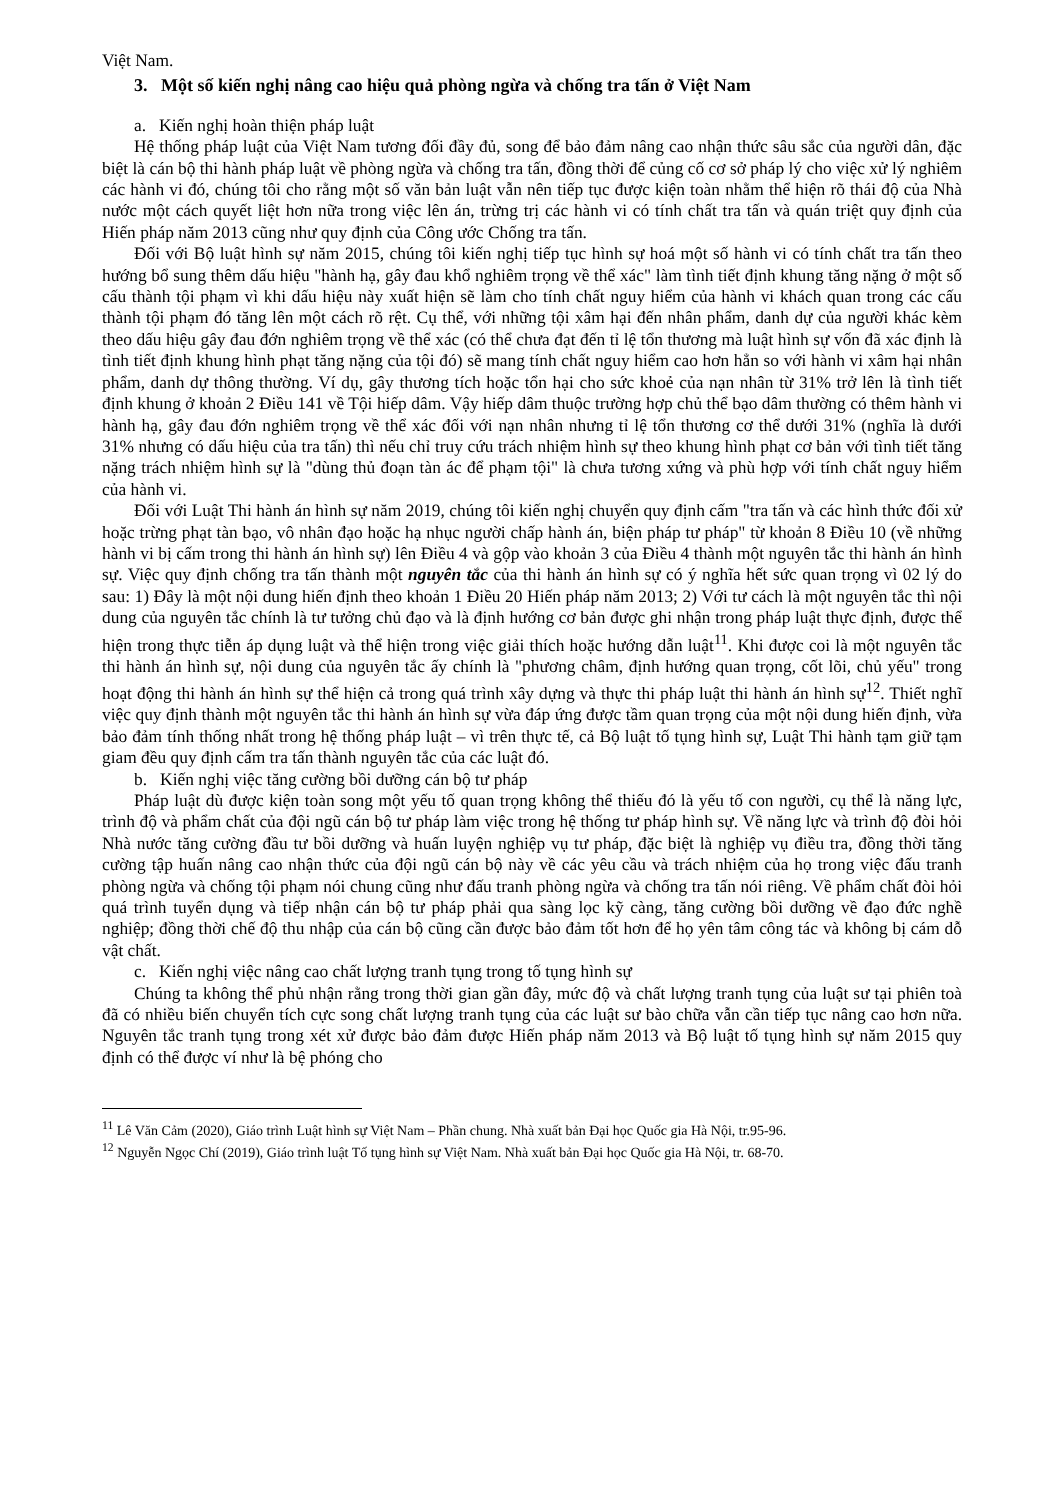Việt Nam.
3. Một số kiến nghị nâng cao hiệu quả phòng ngừa và chống tra tấn ở Việt Nam
a. Kiến nghị hoàn thiện pháp luật
Hệ thống pháp luật của Việt Nam tương đối đầy đủ, song để bảo đảm nâng cao nhận thức sâu sắc của người dân, đặc biệt là cán bộ thi hành pháp luật về phòng ngừa và chống tra tấn, đồng thời để củng cố cơ sở pháp lý cho việc xử lý nghiêm các hành vi đó, chúng tôi cho rằng một số văn bản luật vẫn nên tiếp tục được kiện toàn nhằm thể hiện rõ thái độ của Nhà nước một cách quyết liệt hơn nữa trong việc lên án, trừng trị các hành vi có tính chất tra tấn và quán triệt quy định của Hiến pháp năm 2013 cũng như quy định của Công ước Chống tra tấn.
Đối với Bộ luật hình sự năm 2015, chúng tôi kiến nghị tiếp tục hình sự hoá một số hành vi có tính chất tra tấn theo hướng bổ sung thêm dấu hiệu "hành hạ, gây đau khổ nghiêm trọng về thể xác" làm tình tiết định khung tăng nặng ở một số cấu thành tội phạm vì khi dấu hiệu này xuất hiện sẽ làm cho tính chất nguy hiểm của hành vi khách quan trong các cấu thành tội phạm đó tăng lên một cách rõ rệt. Cụ thể, với những tội xâm hại đến nhân phẩm, danh dự của người khác kèm theo dấu hiệu gây đau đớn nghiêm trọng về thể xác (có thể chưa đạt đến tỉ lệ tổn thương mà luật hình sự vốn đã xác định là tình tiết định khung hình phạt tăng nặng của tội đó) sẽ mang tính chất nguy hiểm cao hơn hẳn so với hành vi xâm hại nhân phẩm, danh dự thông thường. Ví dụ, gây thương tích hoặc tổn hại cho sức khoẻ của nạn nhân từ 31% trở lên là tình tiết định khung ở khoản 2 Điều 141 về Tội hiếp dâm. Vậy hiếp dâm thuộc trường hợp chủ thể bạo dâm thường có thêm hành vi hành hạ, gây đau đớn nghiêm trọng về thể xác đối với nạn nhân nhưng tỉ lệ tổn thương cơ thể dưới 31% (nghĩa là dưới 31% nhưng có dấu hiệu của tra tấn) thì nếu chỉ truy cứu trách nhiệm hình sự theo khung hình phạt cơ bản với tình tiết tăng nặng trách nhiệm hình sự là "dùng thủ đoạn tàn ác để phạm tội" là chưa tương xứng và phù hợp với tính chất nguy hiểm của hành vi.
Đối với Luật Thi hành án hình sự năm 2019, chúng tôi kiến nghị chuyển quy định cấm "tra tấn và các hình thức đối xử hoặc trừng phạt tàn bạo, vô nhân đạo hoặc hạ nhục người chấp hành án, biện pháp tư pháp" từ khoản 8 Điều 10 (về những hành vi bị cấm trong thi hành án hình sự) lên Điều 4 và gộp vào khoản 3 của Điều 4 thành một nguyên tắc thi hành án hình sự. Việc quy định chống tra tấn thành một nguyên tắc của thi hành án hình sự có ý nghĩa hết sức quan trọng vì 02 lý do sau: 1) Đây là một nội dung hiến định theo khoản 1 Điều 20 Hiến pháp năm 2013; 2) Với tư cách là một nguyên tắc thì nội dung của nguyên tắc chính là tư tưởng chủ đạo và là định hướng cơ bản được ghi nhận trong pháp luật thực định, được thể hiện trong thực tiễn áp dụng luật và thể hiện trong việc giải thích hoặc hướng dẫn luật<sup>11</sup>. Khi được coi là một nguyên tắc thi hành án hình sự, nội dung của nguyên tắc ấy chính là "phương châm, định hướng quan trọng, cốt lõi, chủ yếu" trong hoạt động thi hành án hình sự thể hiện cả trong quá trình xây dựng và thực thi pháp luật thi hành án hình sự<sup>12</sup>. Thiết nghĩ việc quy định thành một nguyên tắc thi hành án hình sự vừa đáp ứng được tầm quan trọng của một nội dung hiến định, vừa bảo đảm tính thống nhất trong hệ thống pháp luật – vì trên thực tế, cả Bộ luật tố tụng hình sự, Luật Thi hành tạm giữ tạm giam đều quy định cấm tra tấn thành nguyên tắc của các luật đó.
b. Kiến nghị việc tăng cường bồi dưỡng cán bộ tư pháp
Pháp luật dù được kiện toàn song một yếu tố quan trọng không thể thiếu đó là yếu tố con người, cụ thể là năng lực, trình độ và phẩm chất của đội ngũ cán bộ tư pháp làm việc trong hệ thống tư pháp hình sự. Về năng lực và trình độ đòi hỏi Nhà nước tăng cường đầu tư bồi dưỡng và huấn luyện nghiệp vụ tư pháp, đặc biệt là nghiệp vụ điều tra, đồng thời tăng cường tập huấn nâng cao nhận thức của đội ngũ cán bộ này về các yêu cầu và trách nhiệm của họ trong việc đấu tranh phòng ngừa và chống tội phạm nói chung cũng như đấu tranh phòng ngừa và chống tra tấn nói riêng. Về phẩm chất đòi hỏi quá trình tuyển dụng và tiếp nhận cán bộ tư pháp phải qua sàng lọc kỹ càng, tăng cường bồi dưỡng về đạo đức nghề nghiệp; đồng thời chế độ thu nhập của cán bộ cũng cần được bảo đảm tốt hơn để họ yên tâm công tác và không bị cám dỗ vật chất.
c. Kiến nghị việc nâng cao chất lượng tranh tụng trong tố tụng hình sự
Chúng ta không thể phủ nhận rằng trong thời gian gần đây, mức độ và chất lượng tranh tụng của luật sư tại phiên toà đã có nhiều biến chuyển tích cực song chất lượng tranh tụng của các luật sư bào chữa vẫn cần tiếp tục nâng cao hơn nữa. Nguyên tắc tranh tụng trong xét xử được bảo đảm được Hiến pháp năm 2013 và Bộ luật tố tụng hình sự năm 2015 quy định có thể được ví như là bệ phóng cho
<sup>11</sup> Lê Văn Cảm (2020), Giáo trình Luật hình sự Việt Nam – Phần chung. Nhà xuất bản Đại học Quốc gia Hà Nội, tr.95-96.
<sup>12</sup> Nguyễn Ngọc Chí (2019), Giáo trình luật Tố tụng hình sự Việt Nam. Nhà xuất bản Đại học Quốc gia Hà Nội, tr. 68-70.